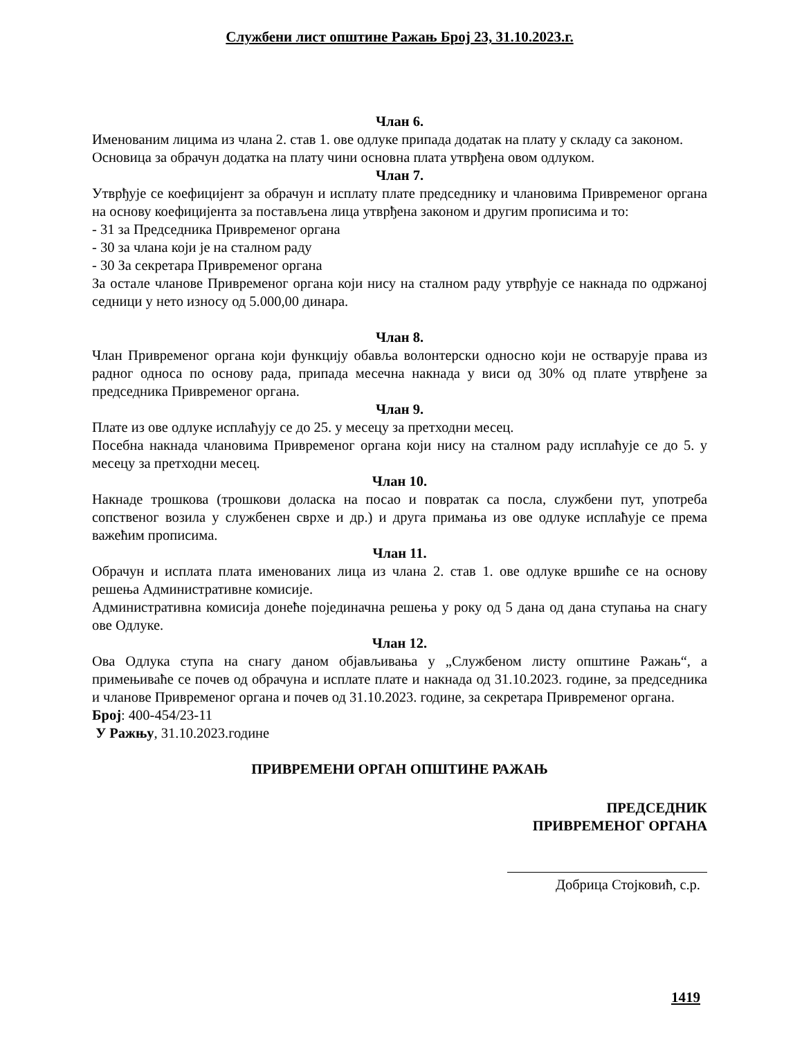Службени лист општине Ражањ Број 23, 31.10.2023.г.
Члан 6.
Именованим лицима из члана 2. став 1. ове одлуке припада додатак на плату у складу са законом.
Основица за обрачун додатка на плату чини основна плата утврђена овом одлуком.
Члан 7.
Утврђује се коефицијент за обрачун и исплату плате председнику и члановима Привременог органа на основу коефицијента за постављена лица утврђена законом и другим прописима и то:
- 31 за Председника Привременог органа
- 30 за члана који је на сталном раду
- 30 За секретара Привременог органа
За остале чланове Привременог органа који нису на сталном раду утврђује се накнада по одржаној седници у нето износу од 5.000,00 динара.
Члан 8.
Члан Привременог органа који функцију обавља волонтерски односно који не остварује права из радног односа по основу рада, припада месечна накнада у виси од 30% од плате утврђене за председника Привременог органа.
Члан 9.
Плате из ове одлуке исплаћују се до 25. у месецу за претходни месец.
Посебна накнада члановима Привременог органа који нису на сталном раду исплаћује се до 5. у месецу за претходни месец.
Члан 10.
Накнаде трошкова (трошкови доласка на посао и повратак са посла, службени пут, употреба сопственог возила у службенен сврхе и др.) и друга примања из ове одлуке исплаћује се према важећим прописима.
Члан 11.
Обрачун и исплата плата именованих лица из члана 2. став 1. ове одлуке вршиће се на основу решења Административне комисије.
Административна комисија донеће појединачна решења у року од 5 дана од дана ступања на снагу ове Одлуке.
Члан 12.
Ова Одлука ступа на снагу даном објављивања у „Службеном листу општине Ражањ“, а примењиваће се почев од обрачуна и исплате плате и накнада од 31.10.2023. године, за председника и чланове Привременог органа и почев од 31.10.2023. године, за секретара Привременог органа.
Број: 400-454/23-11
У Ражњу, 31.10.2023.године
ПРИВРЕМЕНИ ОРГАН ОПШТИНЕ РАЖАЊ
ПРЕДСЕДНИК
ПРИВРЕМЕНОГ ОРГАНА
Добрица Стојковић, с.р.
1419